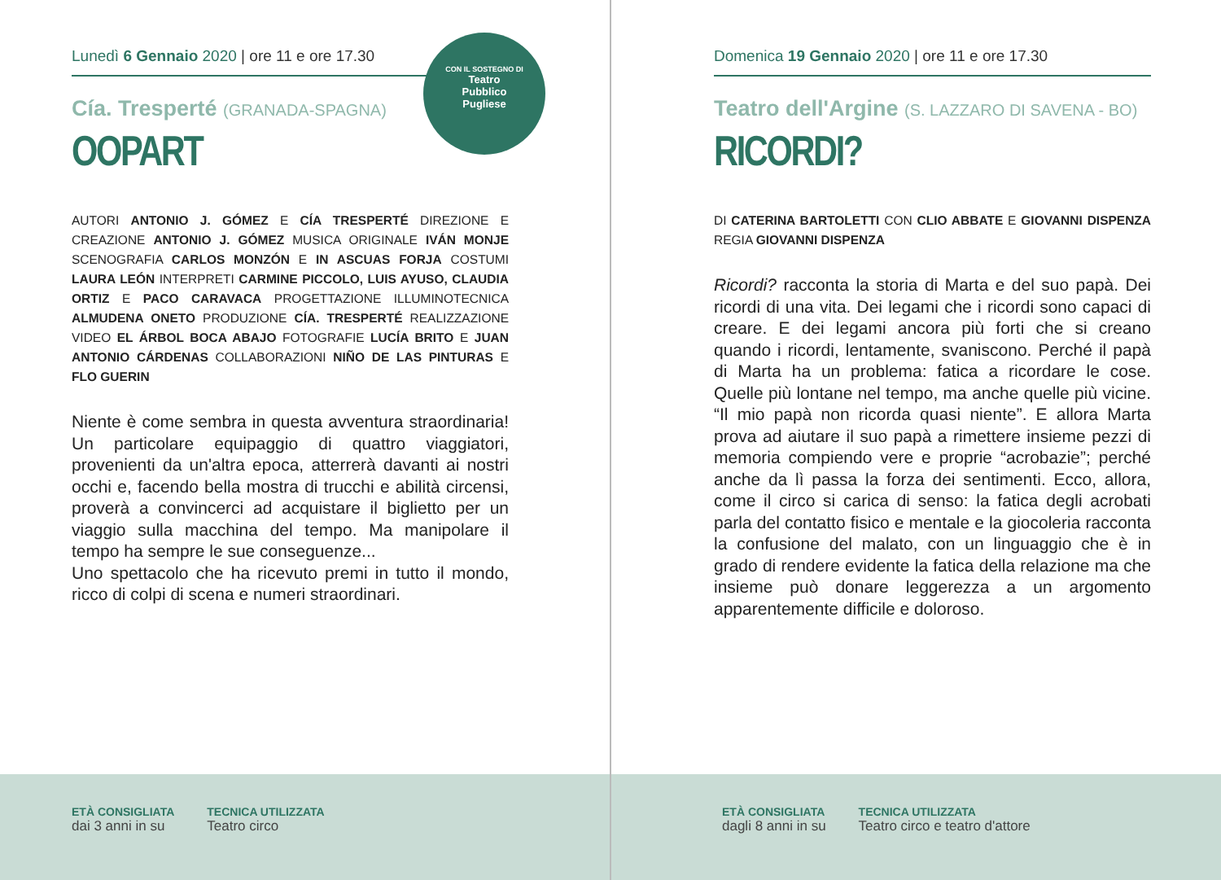CON IL SOSTEGNO DI
Teatro
Pubblico
Pugliese
Lunedì 6 Gennaio 2020 | ore 11 e ore 17.30
Cía. Tresperté (GRANADA-SPAGNA)
OOPART
AUTORI ANTONIO J. GÓMEZ E CÍA TRESPERTÉ DIREZIONE E CREAZIONE ANTONIO J. GÓMEZ MUSICA ORIGINALE IVÁN MONJE SCENOGRAFIA CARLOS MONZÓN E IN ASCUAS FORJA COSTUMI LAURA LEÓN INTERPRETI CARMINE PICCOLO, LUIS AYUSO, CLAUDIA ORTIZ E PACO CARAVACA PROGETTAZIONE ILLUMINOTECNICA ALMUDENA ONETO PRODUZIONE CÍA. TRESPERTÉ REALIZZAZIONE VIDEO EL ÁRBOL BOCA ABAJO FOTOGRAFIE LUCÍA BRITO E JUAN ANTONIO CÁRDENAS COLLABORAZIONI NIÑO DE LAS PINTURAS E FLO GUERIN
Niente è come sembra in questa avventura straordinaria! Un particolare equipaggio di quattro viaggiatori, provenienti da un'altra epoca, atterrerà davanti ai nostri occhi e, facendo bella mostra di trucchi e abilità circensi, proverà a convincerci ad acquistare il biglietto per un viaggio sulla macchina del tempo. Ma manipolare il tempo ha sempre le sue conseguenze...
Uno spettacolo che ha ricevuto premi in tutto il mondo, ricco di colpi di scena e numeri straordinari.
ETÀ CONSIGLIATA
dai 3 anni in su
TECNICA UTILIZZATA
Teatro circo
Domenica 19 Gennaio 2020 | ore 11 e ore 17.30
Teatro dell'Argine (S. LAZZARO DI SAVENA - BO)
RICORDI?
DI CATERINA BARTOLETTI CON CLIO ABBATE E GIOVANNI DISPENZA REGIA GIOVANNI DISPENZA
Ricordi? racconta la storia di Marta e del suo papà. Dei ricordi di una vita. Dei legami che i ricordi sono capaci di creare. E dei legami ancora più forti che si creano quando i ricordi, lentamente, svaniscono. Perché il papà di Marta ha un problema: fatica a ricordare le cose. Quelle più lontane nel tempo, ma anche quelle più vicine. “Il mio papà non ricorda quasi niente”. E allora Marta prova ad aiutare il suo papà a rimettere insieme pezzi di memoria compiendo vere e proprie “acrobazie”; perché anche da lì passa la forza dei sentimenti. Ecco, allora, come il circo si carica di senso: la fatica degli acrobati parla del contatto fisico e mentale e la giocoleria racconta la confusione del malato, con un linguaggio che è in grado di rendere evidente la fatica della relazione ma che insieme può donare leggerezza a un argomento apparentemente difficile e doloroso.
ETÀ CONSIGLIATA
dagli 8 anni in su
TECNICA UTILIZZATA
Teatro circo e teatro d'attore